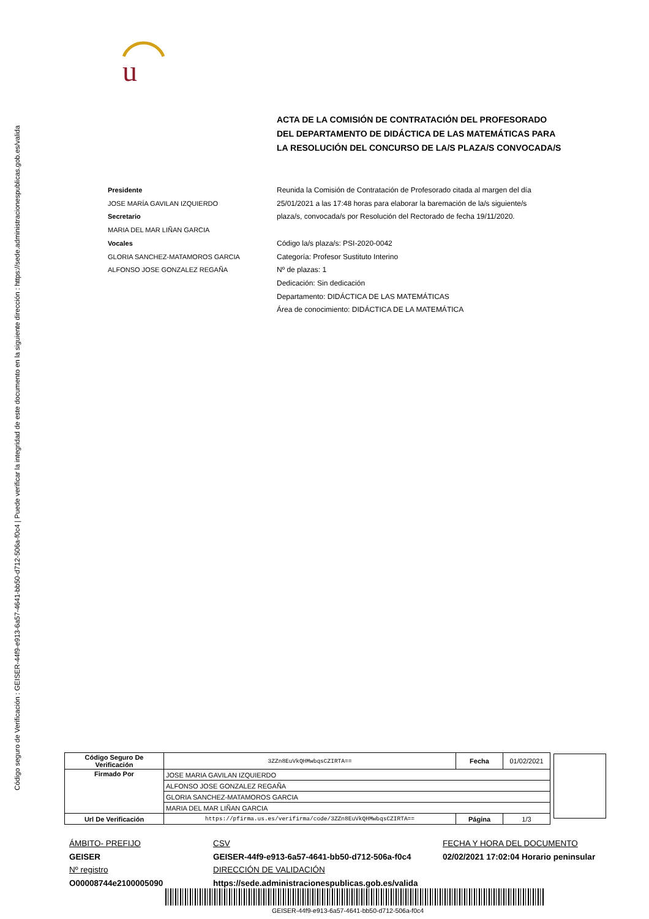Código seguro de Verificación : GEISER-44f9-e913-6a57-4641-bb50-d712-506a-f0c4 | Puede verificar la integridad de este documento en la siguiente dirección : https://sede.administracionespublicas.gob.es/valida
u
ACTA DE LA COMISIÓN DE CONTRATACIÓN DEL PROFESORADO DEL DEPARTAMENTO DE DIDÁCTICA DE LAS MATEMÁTICAS PARA LA RESOLUCIÓN DEL CONCURSO DE LA/S PLAZA/S CONVOCADA/S
Presidente
JOSE MARÍA GAVILAN IZQUIERDO
Secretario
MARIA DEL MAR LIÑAN GARCIA
Vocales
GLORIA SANCHEZ-MATAMOROS GARCIA
ALFONSO JOSE GONZALEZ REGAÑA
Reunida la Comisión de Contratación de Profesorado citada al margen del día 25/01/2021 a las 17:48 horas para elaborar la baremación de la/s siguiente/s plaza/s, convocada/s por Resolución del Rectorado de fecha 19/11/2020.
Código la/s plaza/s: PSI-2020-0042
Categoría: Profesor Sustituto Interino
Nº de plazas: 1
Dedicación: Sin dedicación
Departamento: DIDÁCTICA DE LAS MATEMÁTICAS
Área de conocimiento: DIDÁCTICA DE LA MATEMÁTICA
| Código Seguro De Verificación | 3ZZn8EuVkQHMwbqsCZIRTA== | Fecha | 01/02/2021 | |
| Firmado Por | JOSE MARIA GAVILAN IZQUIERDO | | | |
| | ALFONSO JOSE GONZALEZ REGAÑA | | | |
| | GLORIA SANCHEZ-MATAMOROS GARCIA | | | |
| | MARIA DEL MAR LIÑAN GARCIA | | | |
| Url De Verificación | https://pfirma.us.es/verifirma/code/3ZZn8EuVkQHMwbqsCZIRTA== | Página | 1/3 | |
ÁMBITO- PREFIJO
GEISER
Nº registro
O00008744e2100005090
CSV
GEISER-44f9-e913-6a57-4641-bb50-d712-506a-f0c4
DIRECCIÓN DE VALIDACIÓN
https://sede.administracionespublicas.gob.es/valida
FECHA Y HORA DEL DOCUMENTO
02/02/2021 17:02:04 Horario peninsular
GEISER-44f9-e913-6a57-4641-bb50-d712-506a-f0c4